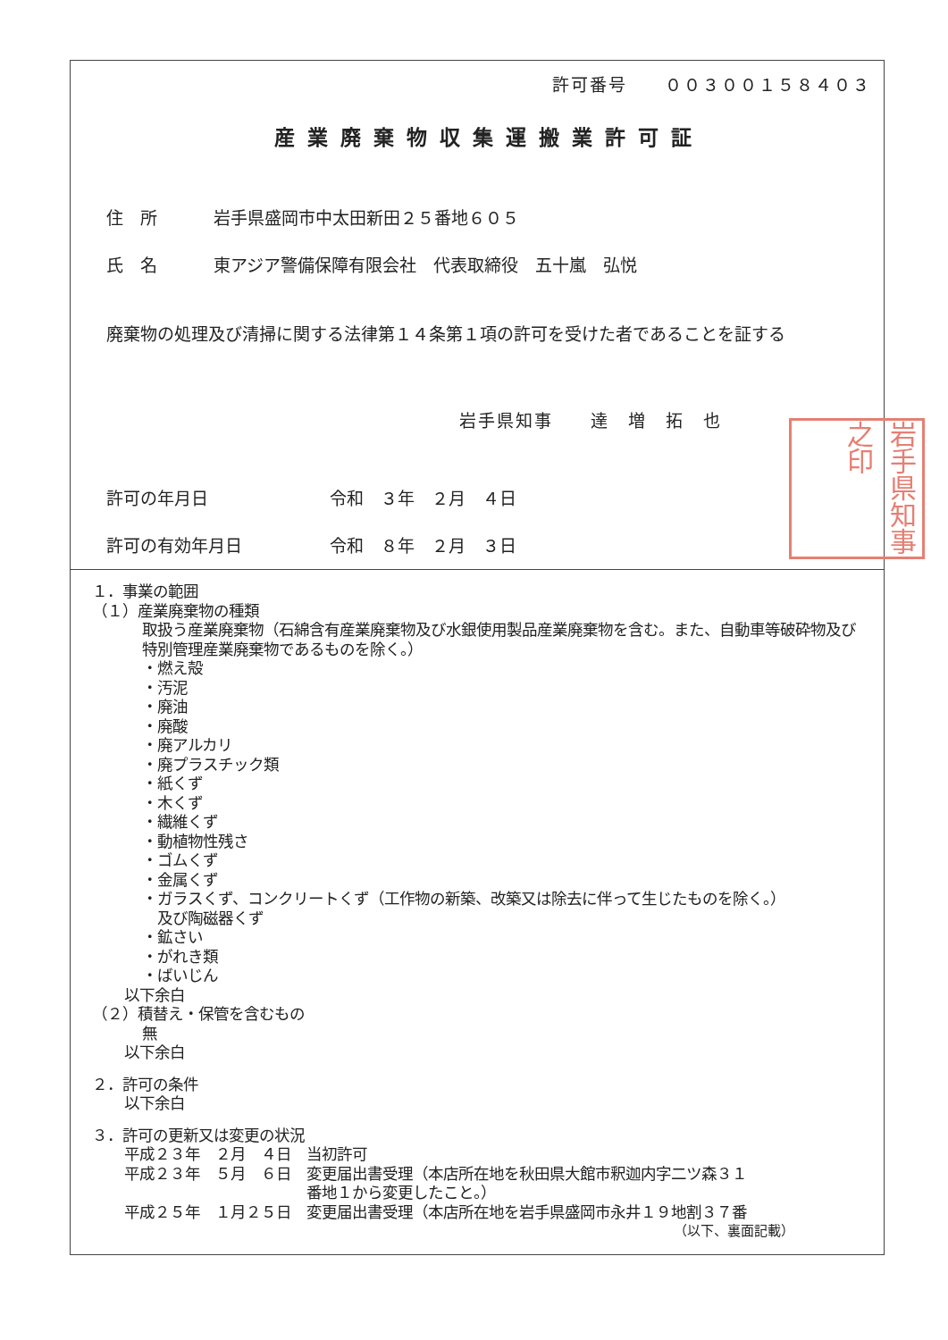許可番号　　００３００１５８４０３
産業廃棄物収集運搬業許可証
住　所 岩手県盛岡市中太田新田２５番地６０５
氏　名 東アジア警備保障有限会社　代表取締役　五十嵐　弘悦
廃棄物の処理及び清掃に関する法律第１４条第１項の許可を受けた者であることを証する
岩手県知事　　達　増　拓　也
岩手県知事之印
許可の年月日 令和　３年　２月　４日
許可の有効年月日 令和　８年　２月　３日
１．事業の範囲
（１）産業廃棄物の種類
取扱う産業廃棄物（石綿含有産業廃棄物及び水銀使用製品産業廃棄物を含む。また、自動車等破砕物及び特別管理産業廃棄物であるものを除く。）
・燃え殻
・汚泥
・廃油
・廃酸
・廃アルカリ
・廃プラスチック類
・紙くず
・木くず
・繊維くず
・動植物性残さ
・ゴムくず
・金属くず
・ガラスくず、コンクリートくず（工作物の新築、改築又は除去に伴って生じたものを除く。）
　及び陶磁器くず
・鉱さい
・がれき類
・ばいじん
以下余白
（２）積替え・保管を含むもの
無
以下余白
２．許可の条件
以下余白
３．許可の更新又は変更の状況
平成２３年　２月　４日　当初許可
平成２３年　５月　６日　変更届出書受理（本店所在地を秋田県大館市釈迦内字二ツ森３１
　　　　　　　　　　　　番地１から変更したこと。）
平成２５年　１月２５日　変更届出書受理（本店所在地を岩手県盛岡市永井１９地割３７番
（以下、裏面記載）